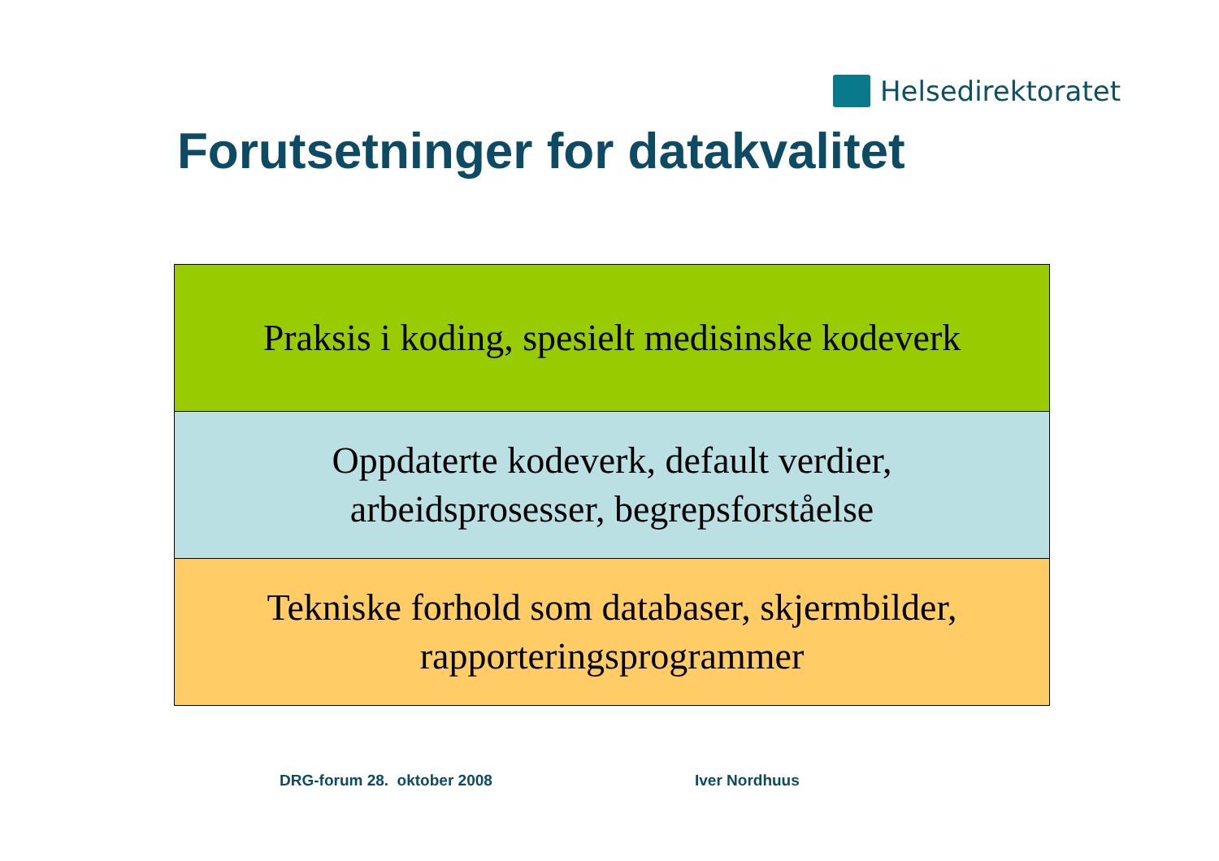Helsedirektoratet
Forutsetninger for datakvalitet
Praksis i koding, spesielt medisinske kodeverk
Oppdaterte kodeverk, default verdier,
arbeidsprosesser, begrepsforståelse
Tekniske forhold som databaser, skjermbilder,
rapporteringsprogrammer
DRG-forum 28. oktober 2008 Iver Nordhuus